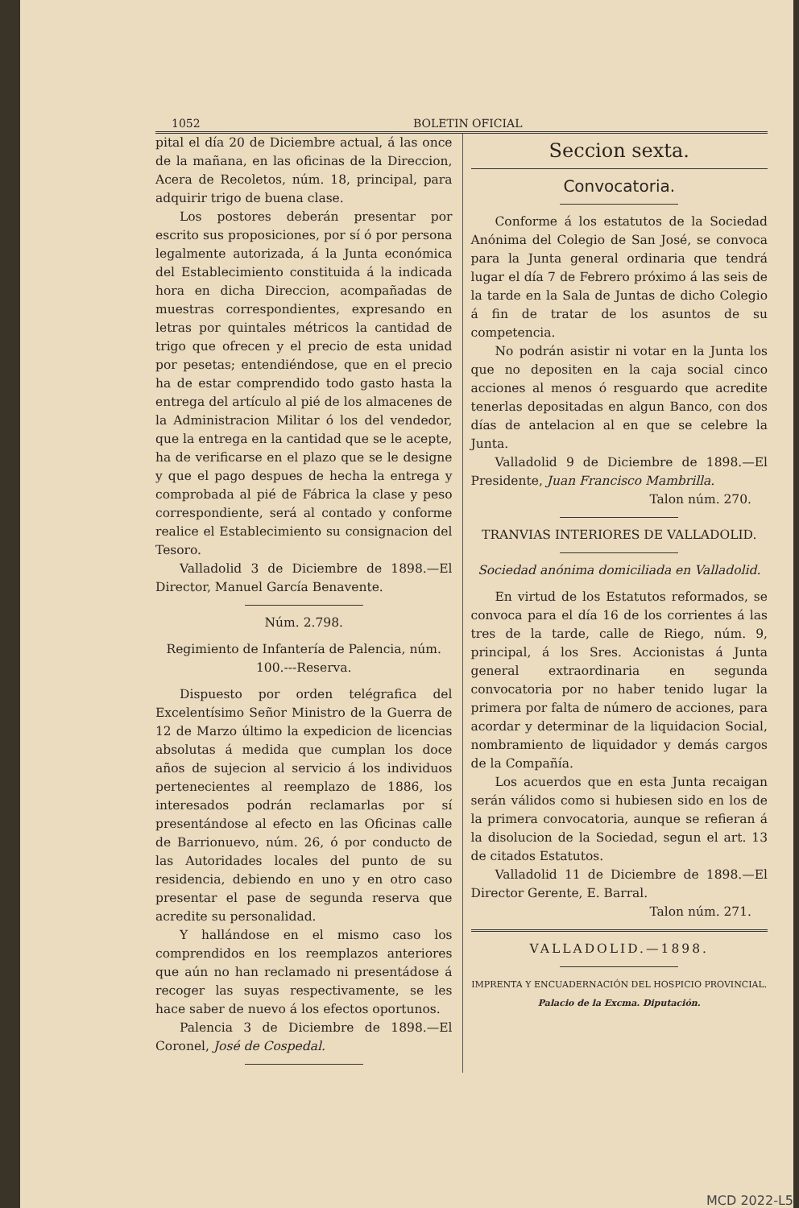1052 BOLETIN OFICIAL
pital el día 20 de Diciembre actual, á las once de la mañana, en las oficinas de la Direccion, Acera de Recoletos, núm. 18, principal, para adquirir trigo de buena clase.
Los postores deberán presentar por escrito sus proposiciones, por sí ó por persona legalmente autorizada, á la Junta económica del Establecimiento constituida á la indicada hora en dicha Direccion, acompañadas de muestras correspondientes, expresando en letras por quintales métricos la cantidad de trigo que ofrecen y el precio de esta unidad por pesetas; entendiéndose, que en el precio ha de estar comprendido todo gasto hasta la entrega del artículo al pié de los almacenes de la Administracion Militar ó los del vendedor, que la entrega en la cantidad que se le acepte, ha de verificarse en el plazo que se le designe y que el pago despues de hecha la entrega y comprobada al pié de Fábrica la clase y peso correspondiente, será al contado y conforme realice el Establecimiento su consignacion del Tesoro.
Valladolid 3 de Diciembre de 1898.—El Director, Manuel García Benavente.
Núm. 2.798.
Regimiento de Infantería de Palencia, núm. 100.---Reserva.
Dispuesto por orden telégrafica del Excelentísimo Señor Ministro de la Guerra de 12 de Marzo último la expedicion de licencias absolutas á medida que cumplan los doce años de sujecion al servicio á los individuos pertenecientes al reemplazo de 1886, los interesados podrán reclamarlas por sí presentándose al efecto en las Oficinas calle de Barrionuevo, núm. 26, ó por conducto de las Autoridades locales del punto de su residencia, debiendo en uno y en otro caso presentar el pase de segunda reserva que acredite su personalidad.
Y hallándose en el mismo caso los comprendidos en los reemplazos anteriores que aún no han reclamado ni presentádose á recoger las suyas respectivamente, se les hace saber de nuevo á los efectos oportunos.
Palencia 3 de Diciembre de 1898.—El Coronel, José de Cospedal.
Seccion sexta.
Convocatoria.
Conforme á los estatutos de la Sociedad Anónima del Colegio de San José, se convoca para la Junta general ordinaria que tendrá lugar el día 7 de Febrero próximo á las seis de la tarde en la Sala de Juntas de dicho Colegio á fin de tratar de los asuntos de su competencia.
No podrán asistir ni votar en la Junta los que no depositen en la caja social cinco acciones al menos ó resguardo que acredite tenerlas depositadas en algun Banco, con dos días de antelacion al en que se celebre la Junta.
Valladolid 9 de Diciembre de 1898.—El Presidente, Juan Francisco Mambrilla.
Talon núm. 270.
TRANVIAS INTERIORES DE VALLADOLID.
Sociedad anónima domiciliada en Valladolid.
En virtud de los Estatutos reformados, se convoca para el día 16 de los corrientes á las tres de la tarde, calle de Riego, núm. 9, principal, á los Sres. Accionistas á Junta general extraordinaria en segunda convocatoria por no haber tenido lugar la primera por falta de número de acciones, para acordar y determinar de la liquidacion Social, nombramiento de liquidador y demás cargos de la Compañía.
Los acuerdos que en esta Junta recaigan serán válidos como si hubiesen sido en los de la primera convocatoria, aunque se refieran á la disolucion de la Sociedad, segun el art. 13 de citados Estatutos.
Valladolid 11 de Diciembre de 1898.—El Director Gerente, E. Barral.
Talon núm. 271.
VALLADOLID.—1898.
IMPRENTA Y ENCUADERNACIÓN DEL HOSPICIO PROVINCIAL.
Palacio de la Excma. Diputación.
MCD 2022-L5